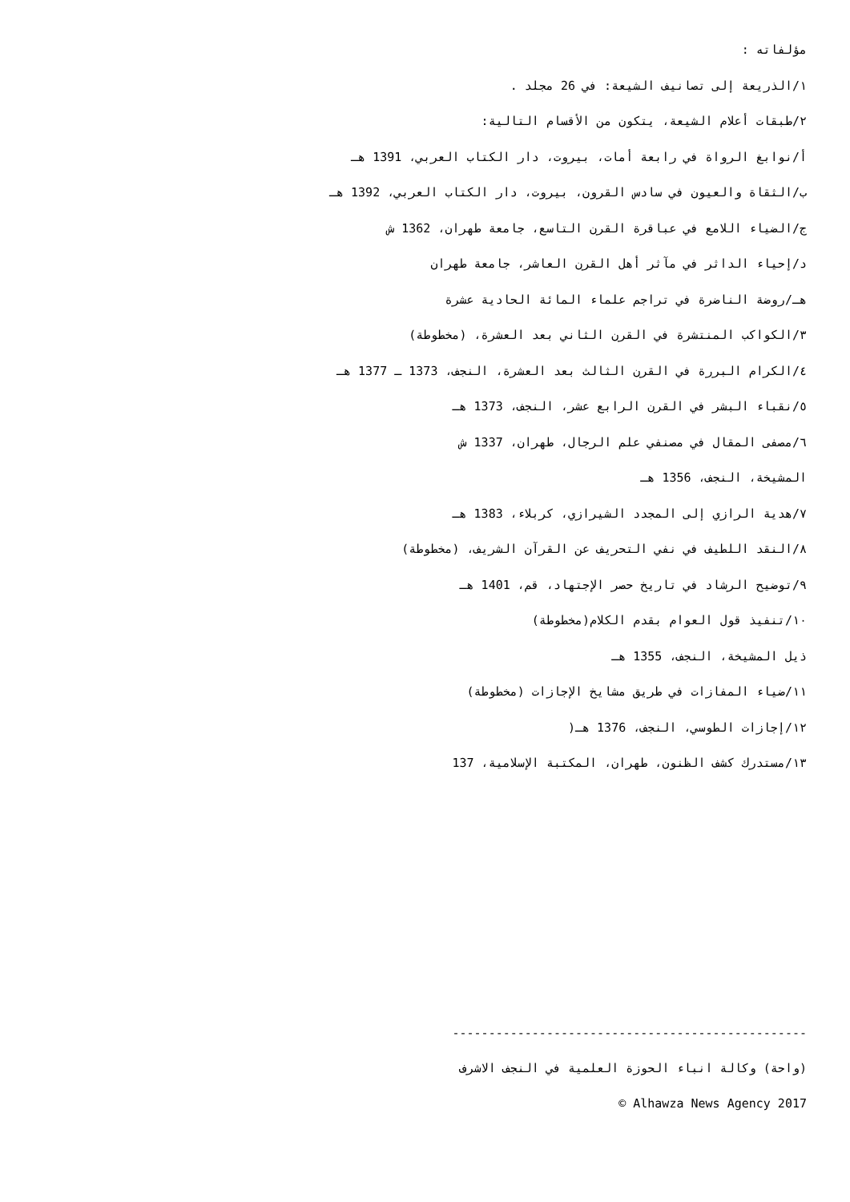مؤلفاته :
١/الذريعة إلى تصانيف الشيعة: في 26 مجلد .
٢/طبقات أعلام الشيعة، يتكون من الأقسام التالية:
أ/نوابغ الرواة في رابعة أمات، بيروت، دار الكتاب العربي، 1391 هـ
ب/الثقاة والعيون في سادس القرون، بيروت، دار الكتاب العربي، 1392 هـ
ج/الضياء اللامع في عباقرة القرن التاسع، جامعة طهران، 1362 ش
د/إحياء الداثر في مآثر أهل القرن العاشر، جامعة طهران
هـ/روضة الناضرة في تراجم علماء المائة الحادية عشرة
٣/الكواكب المنتشرة في القرن الثاني بعد العشرة، (مخطوطة)
٤/الكرام البررة في القرن الثالث بعد العشرة، النجف، 1373 ـ 1377 هـ
٥/نقباء البشر في القرن الرابع عشر، النجف، 1373 هـ
٦/مصفى المقال في مصنفي علم الرجال، طهران، 1337 ش
المشيخة، النجف، 1356 هـ
٧/هدية الرازي إلى المجدد الشيرازي، كربلاء، 1383 هـ
٨/النقد اللطيف في نفي التحريف عن القرآن الشريف، (مخطوطة)
٩/توضيح الرشاد في تاريخ حصر الإجتهاد، قم، 1401 هـ
١٠/تنفيذ قول العوام بقدم الكلام(مخطوطة)
ذيل المشيخة، النجف، 1355 هـ
١١/ضياء المفازات في طريق مشايخ الإجازات (مخطوطة)
١٢/إجازات الطوسي، النجف، 1376 هـ(
١٣/مستدرك كشف الظنون، طهران، المكتبة الإسلامية، 137
-------------------------------------------------
(واحة) وكالة انباء الحوزة العلمية في النجف الاشرف
© Alhawza News Agency 2017